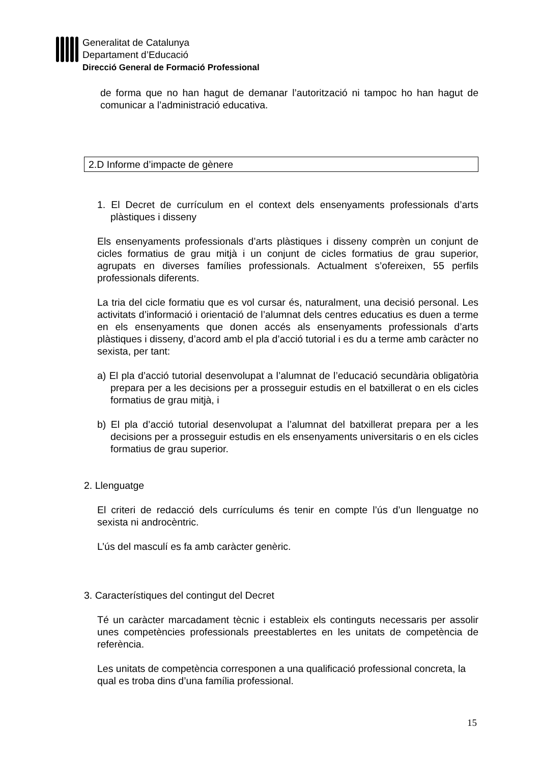Generalitat de Catalunya
Departament d’Educació
Direcció General de Formació Professional
de forma que no han hagut de demanar l’autorització ni tampoc ho han hagut de comunicar a l’administració educativa.
2.D Informe d’impacte de gènere
1. El Decret de currículum en el context dels ensenyaments professionals d’arts plàstiques i disseny
Els ensenyaments professionals d’arts plàstiques i disseny comprèn un conjunt de cicles formatius de grau mitjà i un conjunt de cicles formatius de grau superior, agrupats en diverses famílies professionals. Actualment s’ofereixen, 55 perfils professionals diferents.
La tria del cicle formatiu que es vol cursar és, naturalment, una decisió personal. Les activitats d’informació i orientació de l’alumnat dels centres educatius es duen a terme en els ensenyaments que donen accés als ensenyaments professionals d’arts plàstiques i disseny, d’acord amb el pla d’acció tutorial i es du a terme amb caràcter no sexista, per tant:
a) El pla d’acció tutorial desenvolupat a l’alumnat de l’educació secundària obligatòria prepara per a les decisions per a prosseguir estudis en el batxillerat o en els cicles formatius de grau mitjà, i
b) El pla d’acció tutorial desenvolupat a l’alumnat del batxillerat prepara per a les decisions per a prosseguir estudis en els ensenyaments universitaris o en els cicles formatius de grau superior.
2. Llenguatge
El criteri de redacció dels currículums és tenir en compte l’ús d’un llenguatge no sexista ni androcèntric.
L’ús del masculí es fa amb caràcter genèric.
3. Característiques del contingut del Decret
Té un caràcter marcadament tècnic i estableix els continguts necessaris per assolir unes competències professionals preestablertes en les unitats de competència de referència.
Les unitats de competència corresponen a una qualificació professional concreta, la qual es troba dins d’una família professional.
15